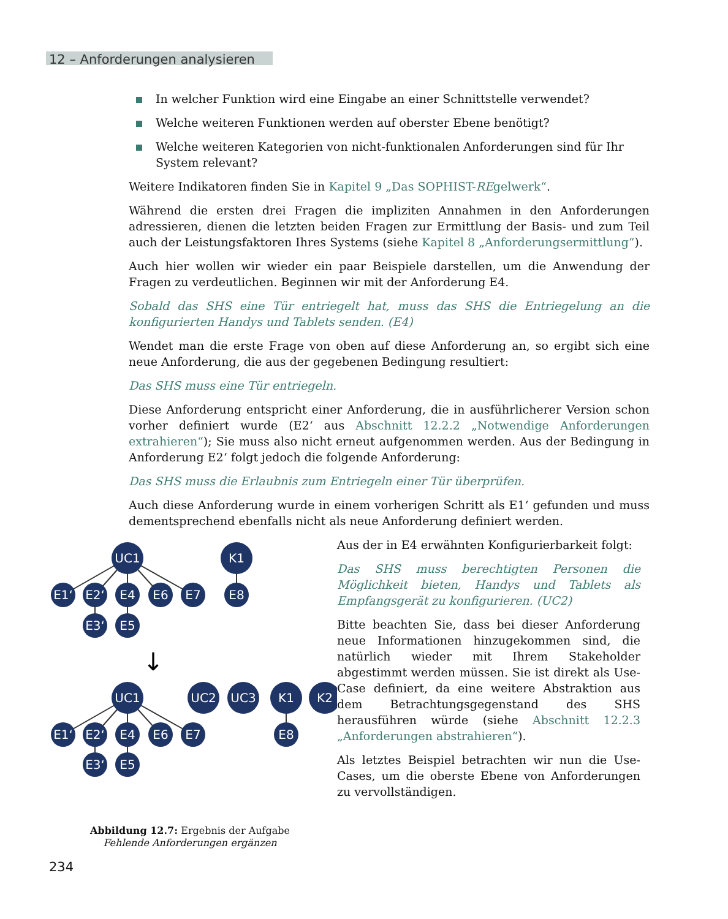12 – Anforderungen analysieren
In welcher Funktion wird eine Eingabe an einer Schnittstelle verwendet?
Welche weiteren Funktionen werden auf oberster Ebene benötigt?
Welche weiteren Kategorien von nicht-funktionalen Anforderungen sind für Ihr System relevant?
Weitere Indikatoren finden Sie in Kapitel 9 „Das SOPHIST-REgelwerk“.
Während die ersten drei Fragen die impliziten Annahmen in den Anforderungen adressieren, dienen die letzten beiden Fragen zur Ermittlung der Basis- und zum Teil auch der Leistungsfaktoren Ihres Systems (siehe Kapitel 8 „Anforderungsermittlung“).
Auch hier wollen wir wieder ein paar Beispiele darstellen, um die Anwendung der Fragen zu verdeutlichen. Beginnen wir mit der Anforderung E4.
Sobald das SHS eine Tür entriegelt hat, muss das SHS die Entriegelung an die konfigurierten Handys und Tablets senden. (E4)
Wendet man die erste Frage von oben auf diese Anforderung an, so ergibt sich eine neue Anforderung, die aus der gegebenen Bedingung resultiert:
Das SHS muss eine Tür entriegeln.
Diese Anforderung entspricht einer Anforderung, die in ausführlicherer Version schon vorher definiert wurde (E2‘ aus Abschnitt 12.2.2 „Notwendige Anforderungen extrahieren“); Sie muss also nicht erneut aufgenommen werden. Aus der Bedingung in Anforderung E2‘ folgt jedoch die folgende Anforderung:
Das SHS muss die Erlaubnis zum Entriegeln einer Tür überprüfen.
Auch diese Anforderung wurde in einem vorherigen Schritt als E1‘ gefunden und muss dementsprechend ebenfalls nicht als neue Anforderung definiert werden.
UC1
K1
E1‘
E2‘
E4
E6
E7
E8
E3‘
E5
↓
UC1
UC2
UC3
K1
K2
E1‘
E2‘
E4
E6
E7
E8
E3‘
E5
Abbildung 12.7: Ergebnis der Aufgabe
Fehlende Anforderungen ergänzen
Aus der in E4 erwähnten Konfigurierbarkeit folgt:
Das SHS muss berechtigten Personen die Möglichkeit bieten, Handys und Tablets als Empfangsgerät zu konfigurieren. (UC2)
Bitte beachten Sie, dass bei dieser Anforderung neue Informationen hinzugekommen sind, die natürlich wieder mit Ihrem Stakeholder abgestimmt werden müssen. Sie ist direkt als Use-Case definiert, da eine weitere Abstraktion aus dem Betrachtungsgegenstand des SHS herausführen würde (siehe Abschnitt 12.2.3 „Anforderungen abstrahieren“).
Als letztes Beispiel betrachten wir nun die Use-Cases, um die oberste Ebene von Anforderungen zu vervollständigen.
234